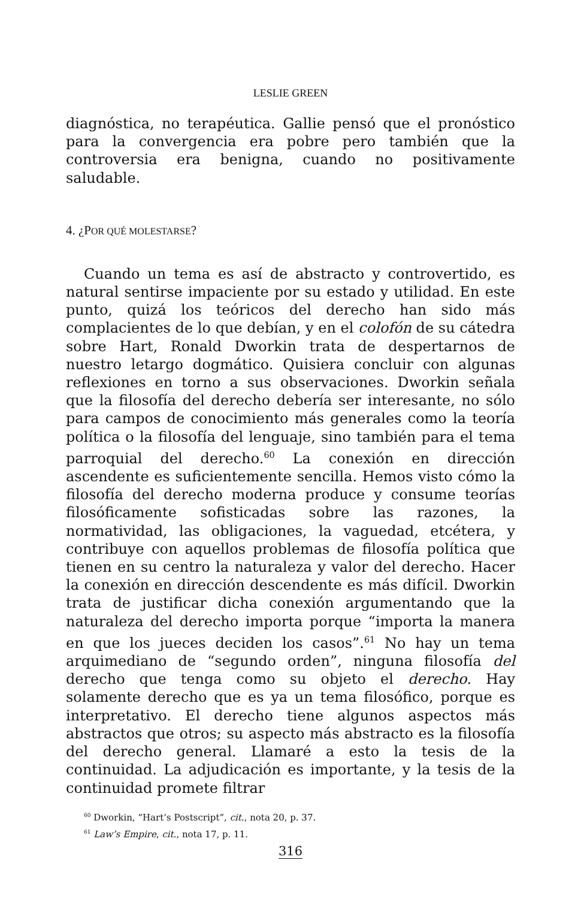LESLIE GREEN
diagnóstica, no terapéutica. Gallie pensó que el pronóstico para la convergencia era pobre pero también que la controversia era benigna, cuando no positivamente saludable.
4. ¿POR QUÉ MOLESTARSE?
Cuando un tema es así de abstracto y controvertido, es natural sentirse impaciente por su estado y utilidad. En este punto, quizá los teóricos del derecho han sido más complacientes de lo que debían, y en el colofón de su cátedra sobre Hart, Ronald Dworkin trata de despertarnos de nuestro letargo dogmático. Quisiera concluir con algunas reflexiones en torno a sus observaciones. Dworkin señala que la filosofía del derecho debería ser interesante, no sólo para campos de conocimiento más generales como la teoría política o la filosofía del lenguaje, sino también para el tema parroquial del derecho.<sup>60</sup> La conexión en dirección ascendente es suficientemente sencilla. Hemos visto cómo la filosofía del derecho moderna produce y consume teorías filosóficamente sofisticadas sobre las razones, la normatividad, las obligaciones, la vaguedad, etcétera, y contribuye con aquellos problemas de filosofía política que tienen en su centro la naturaleza y valor del derecho. Hacer la conexión en dirección descendente es más difícil. Dworkin trata de justificar dicha conexión argumentando que la naturaleza del derecho importa porque “importa la manera en que los jueces deciden los casos”.<sup>61</sup> No hay un tema arquimediano de “segundo orden”, ninguna filosofía del derecho que tenga como su objeto el derecho. Hay solamente derecho que es ya un tema filosófico, porque es interpretativo. El derecho tiene algunos aspectos más abstractos que otros; su aspecto más abstracto es la filosofía del derecho general. Llamaré a esto la tesis de la continuidad. La adjudicación es importante, y la tesis de la continuidad promete filtrar
<sup>60</sup> Dworkin, “Hart’s Postscript”, cit., nota 20, p. 37.
<sup>61</sup> Law’s Empire, cit., nota 17, p. 11.
316